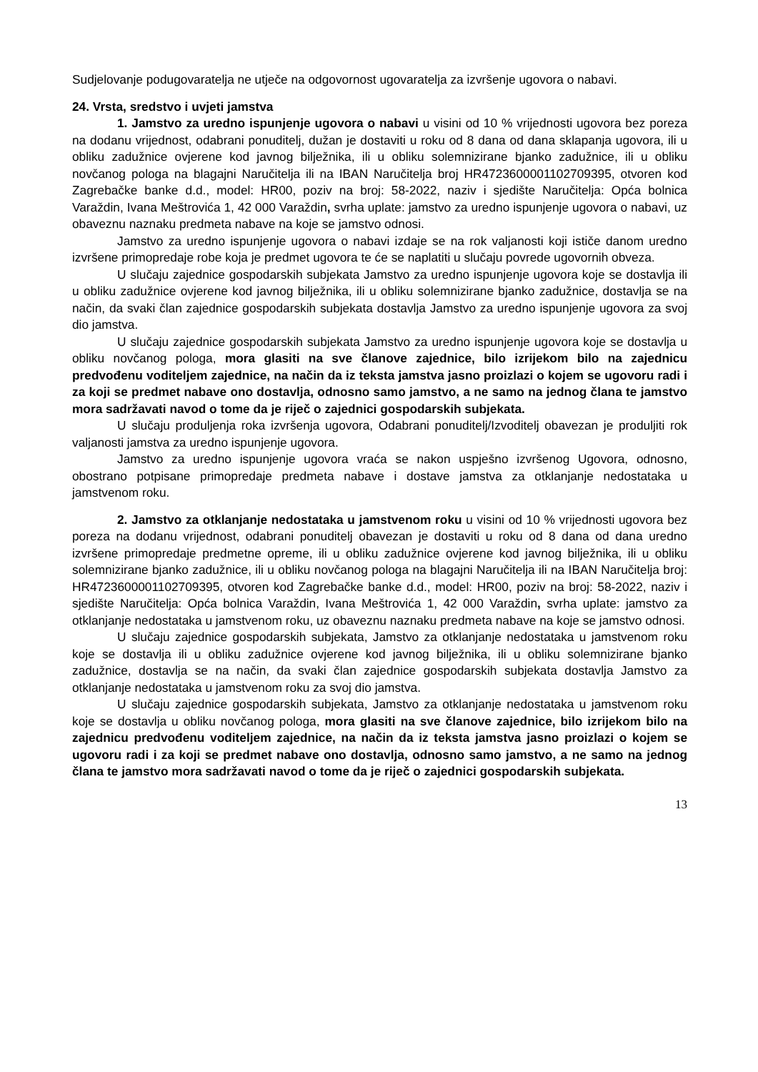Sudjelovanje podugovaratelja ne utječe na odgovornost ugovaratelja za izvršenje ugovora o nabavi.
24. Vrsta, sredstvo i uvjeti jamstva
1. Jamstvo za uredno ispunjenje ugovora o nabavi u visini od 10 % vrijednosti ugovora bez poreza na dodanu vrijednost, odabrani ponuditelj, dužan je dostaviti u roku od 8 dana od dana sklapanja ugovora, ili u obliku zadužnice ovjerene kod javnog bilježnika, ili u obliku solemnizirane bjanko zadužnice, ili u obliku novčanog pologa na blagajni Naručitelja ili na IBAN Naručitelja broj HR4723600001102709395, otvoren kod Zagrebačke banke d.d., model: HR00, poziv na broj: 58-2022, naziv i sjedište Naručitelja: Opća bolnica Varaždin, Ivana Meštrovića 1, 42 000 Varaždin, svrha uplate: jamstvo za uredno ispunjenje ugovora o nabavi, uz obaveznu naznaku predmeta nabave na koje se jamstvo odnosi.
Jamstvo za uredno ispunjenje ugovora o nabavi izdaje se na rok valjanosti koji ističe danom uredno izvršene primopredaje robe koja je predmet ugovora te će se naplatiti u slučaju povrede ugovornih obveza.
U slučaju zajednice gospodarskih subjekata Jamstvo za uredno ispunjenje ugovora koje se dostavlja ili u obliku zadužnice ovjerene kod javnog bilježnika, ili u obliku solemnizirane bjanko zadužnice, dostavlja se na način, da svaki član zajednice gospodarskih subjekata dostavlja Jamstvo za uredno ispunjenje ugovora za svoj dio jamstva.
U slučaju zajednice gospodarskih subjekata Jamstvo za uredno ispunjenje ugovora koje se dostavlja u obliku novčanog pologa, mora glasiti na sve članove zajednice, bilo izrijekom bilo na zajednicu predvođenu voditeljem zajednice, na način da iz teksta jamstva jasno proizlazi o kojem se ugovoru radi i za koji se predmet nabave ono dostavlja, odnosno samo jamstvo, a ne samo na jednog člana te jamstvo mora sadržavati navod o tome da je riječ o zajednici gospodarskih subjekata.
U slučaju produljenja roka izvršenja ugovora, Odabrani ponuditelj/Izvoditelj obavezan je produljiti rok valjanosti jamstva za uredno ispunjenje ugovora.
Jamstvo za uredno ispunjenje ugovora vraća se nakon uspješno izvršenog Ugovora, odnosno, obostrano potpisane primopredaje predmeta nabave i dostave jamstva za otklanjanje nedostataka u jamstvenom roku.
2. Jamstvo za otklanjanje nedostataka u jamstvenom roku u visini od 10 % vrijednosti ugovora bez poreza na dodanu vrijednost, odabrani ponuditelj obavezan je dostaviti u roku od 8 dana od dana uredno izvršene primopredaje predmetne opreme, ili u obliku zadužnice ovjerene kod javnog bilježnika, ili u obliku solemnizirane bjanko zadužnice, ili u obliku novčanog pologa na blagajni Naručitelja ili na IBAN Naručitelja broj: HR4723600001102709395, otvoren kod Zagrebačke banke d.d., model: HR00, poziv na broj: 58-2022, naziv i sjedište Naručitelja: Opća bolnica Varaždin, Ivana Meštrovića 1, 42 000 Varaždin, svrha uplate: jamstvo za otklanjanje nedostataka u jamstvenom roku, uz obaveznu naznaku predmeta nabave na koje se jamstvo odnosi.
U slučaju zajednice gospodarskih subjekata, Jamstvo za otklanjanje nedostataka u jamstvenom roku koje se dostavlja ili u obliku zadužnice ovjerene kod javnog bilježnika, ili u obliku solemnizirane bjanko zadužnice, dostavlja se na način, da svaki član zajednice gospodarskih subjekata dostavlja Jamstvo za otklanjanje nedostataka u jamstvenom roku za svoj dio jamstva.
U slučaju zajednice gospodarskih subjekata, Jamstvo za otklanjanje nedostataka u jamstvenom roku koje se dostavlja u obliku novčanog pologa, mora glasiti na sve članove zajednice, bilo izrijekom bilo na zajednicu predvođenu voditeljem zajednice, na način da iz teksta jamstva jasno proizlazi o kojem se ugovoru radi i za koji se predmet nabave ono dostavlja, odnosno samo jamstvo, a ne samo na jednog člana te jamstvo mora sadržavati navod o tome da je riječ o zajednici gospodarskih subjekata.
13